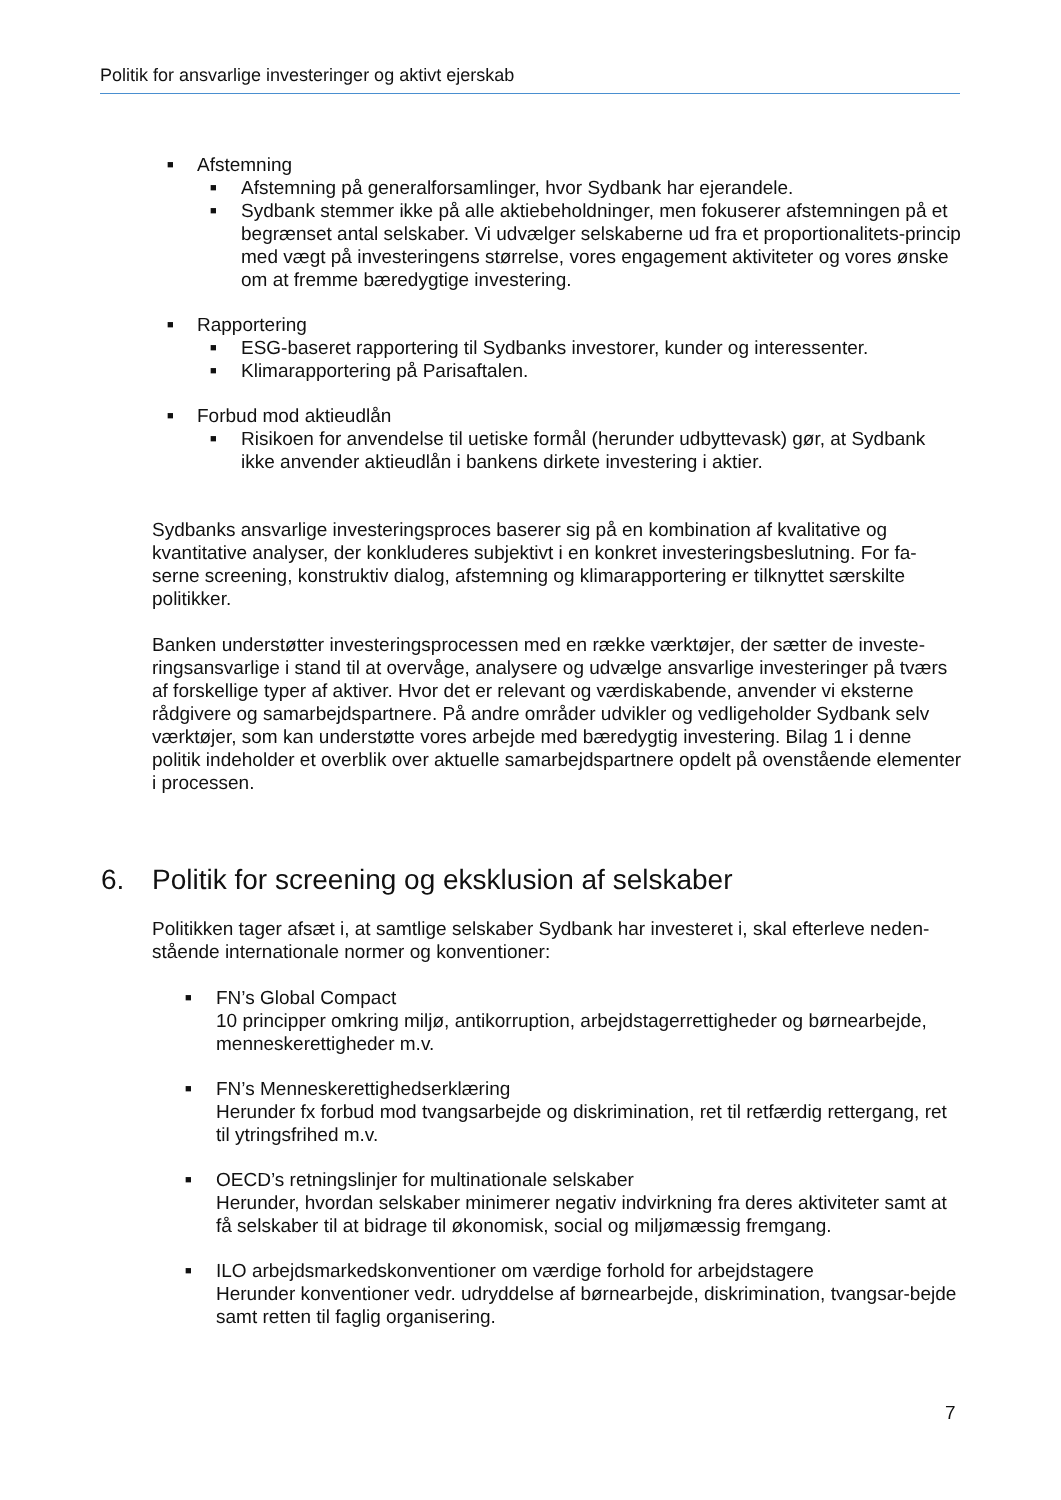Politik for ansvarlige investeringer og aktivt ejerskab
■ Afstemning
■ Afstemning på generalforsamlinger, hvor Sydbank har ejerandele.
■ Sydbank stemmer ikke på alle aktiebeholdninger, men fokuserer afstemningen på et begrænset antal selskaber. Vi udvælger selskaberne ud fra et proportionalitets-princip med vægt på investeringens størrelse, vores engagement aktiviteter og vores ønske om at fremme bæredygtige investering.
■ Rapportering
■ ESG-baseret rapportering til Sydbanks investorer, kunder og interessenter.
■ Klimarapportering på Parisaftalen.
■ Forbud mod aktieudlån
■ Risikoen for anvendelse til uetiske formål (herunder udbyttevask) gør, at Sydbank ikke anvender aktieudlån i bankens dirkete investering i aktier.
Sydbanks ansvarlige investeringsproces baserer sig på en kombination af kvalitative og kvantitative analyser, der konkluderes subjektivt i en konkret investeringsbeslutning. For fa-serne screening, konstruktiv dialog, afstemning og klimarapportering er tilknyttet særskilte politikker.
Banken understøtter investeringsprocessen med en række værktøjer, der sætter de investe-ringsansvarlige i stand til at overvåge, analysere og udvælge ansvarlige investeringer på tværs af forskellige typer af aktiver. Hvor det er relevant og værdiskabende, anvender vi eksterne rådgivere og samarbejdspartnere. På andre områder udvikler og vedligeholder Sydbank selv værktøjer, som kan understøtte vores arbejde med bæredygtig investering. Bilag 1 i denne politik indeholder et overblik over aktuelle samarbejdspartnere opdelt på ovenstående elementer i processen.
6. Politik for screening og eksklusion af selskaber
Politikken tager afsæt i, at samtlige selskaber Sydbank har investeret i, skal efterleve neden-stående internationale normer og konventioner:
■ FN’s Global Compact
10 principper omkring miljø, antikorruption, arbejdstagerrettigheder og børnearbejde, menneskerettigheder m.v.
■ FN’s Menneskerettighedserklæring
Herunder fx forbud mod tvangsarbejde og diskrimination, ret til retfærdig rettergang, ret til ytringsfrihed m.v.
■ OECD’s retningslinjer for multinationale selskaber
Herunder, hvordan selskaber minimerer negativ indvirkning fra deres aktiviteter samt at få selskaber til at bidrage til økonomisk, social og miljømæssig fremgang.
■ ILO arbejdsmarkedskonventioner om værdige forhold for arbejdstagere
Herunder konventioner vedr. udryddelse af børnearbejde, diskrimination, tvangsar-bejde samt retten til faglig organisering.
7